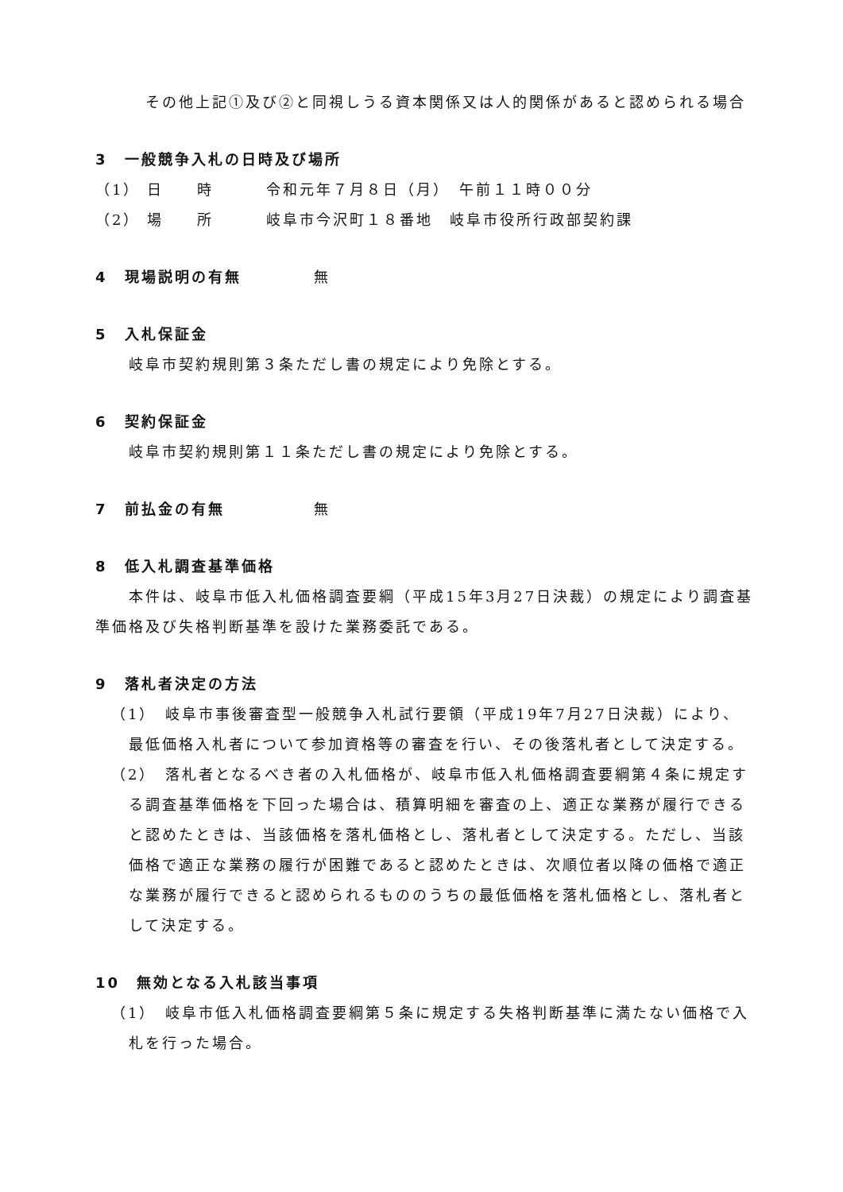その他上記①及び②と同視しうる資本関係又は人的関係があると認められる場合
3　一般競争入札の日時及び場所
（1） 日　　時 令和元年７月８日（月）　午前１１時００分
（2） 場　　所 岐阜市今沢町１８番地　岐阜市役所行政部契約課
4　現場説明の有無 無
5　入札保証金
岐阜市契約規則第３条ただし書の規定により免除とする。
6　契約保証金
岐阜市契約規則第１１条ただし書の規定により免除とする。
7　前払金の有無 無
8　低入札調査基準価格
　　本件は、岐阜市低入札価格調査要綱（平成15年3月27日決裁）の規定により調査基準価格及び失格判断基準を設けた業務委託である。
9　落札者決定の方法
（1）　岐阜市事後審査型一般競争入札試行要領（平成19年7月27日決裁）により、最低価格入札者について参加資格等の審査を行い、その後落札者として決定する。
（2）　落札者となるべき者の入札価格が、岐阜市低入札価格調査要綱第４条に規定する調査基準価格を下回った場合は、積算明細を審査の上、適正な業務が履行できると認めたときは、当該価格を落札価格とし、落札者として決定する。ただし、当該価格で適正な業務の履行が困難であると認めたときは、次順位者以降の価格で適正な業務が履行できると認められるもののうちの最低価格を落札価格とし、落札者として決定する。
10　無効となる入札該当事項
（1）　岐阜市低入札価格調査要綱第５条に規定する失格判断基準に満たない価格で入札を行った場合。